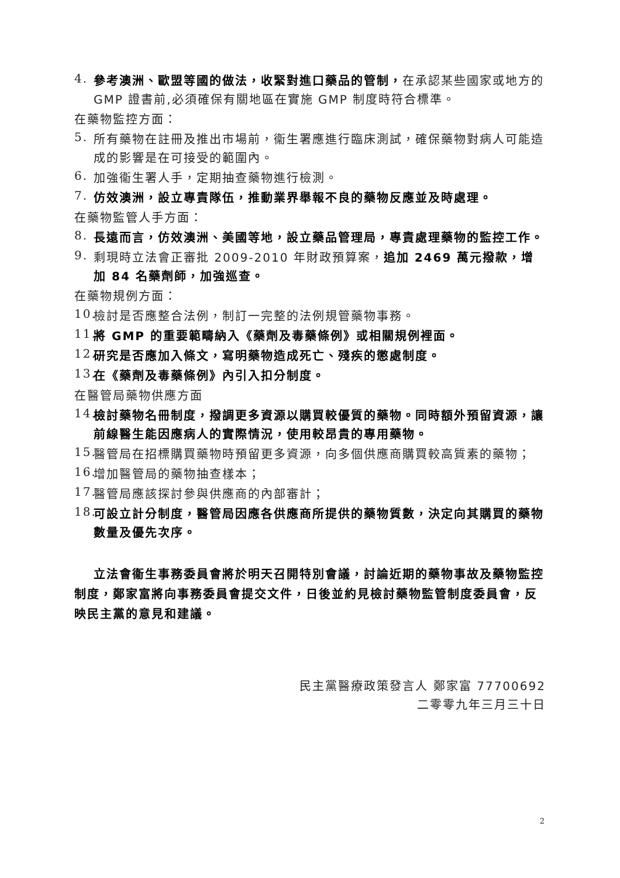4.
參考澳洲、歐盟等國的做法，收緊對進口藥品的管制，在承認某些國家或地方的 GMP 證書前,必須確保有關地區在實施 GMP 制度時符合標準。
在藥物監控方面：
5.
所有藥物在註冊及推出市場前，衞生署應進行臨床測試，確保藥物對病人可能造成的影響是在可接受的範圍內。
6.
加強衞生署人手，定期抽查藥物進行檢測。
7.
仿效澳洲，設立專責隊伍，推動業界舉報不良的藥物反應並及時處理。
在藥物監管人手方面：
8.
長遠而言，仿效澳洲、美國等地，設立藥品管理局，專責處理藥物的監控工作。
9.
剩現時立法會正審批 2009-2010 年財政預算案，追加 2469 萬元撥款，增加 84 名藥劑師，加強巡查。
在藥物規例方面：
10.
檢討是否應整合法例，制訂一完整的法例規管藥物事務。
11.
將 GMP 的重要範疇納入《藥劑及毒藥條例》或相關規例裡面。
12.
研究是否應加入條文，寫明藥物造成死亡、殘疾的懲處制度。
13.
在《藥劑及毒藥條例》內引入扣分制度。
在醫管局藥物供應方面
14.
檢討藥物名冊制度，撥調更多資源以購買較優質的藥物。同時額外預留資源，讓前線醫生能因應病人的實際情況，使用較昂貴的專用藥物。
15.
醫管局在招標購買藥物時預留更多資源，向多個供應商購買較高質素的藥物；
16.
增加醫管局的藥物抽查樣本；
17.
醫管局應該探討參與供應商的內部審計；
18.
可設立計分制度，醫管局因應各供應商所提供的藥物質數，決定向其購買的藥物數量及優先次序。
立法會衞生事務委員會將於明天召開特別會議，討論近期的藥物事故及藥物監控制度，鄭家富將向事務委員會提交文件，日後並約見檢討藥物監管制度委員會，反映民主黨的意見和建議。
民主黨醫療政策發言人 鄭家富 77700692
二零零九年三月三十日
2